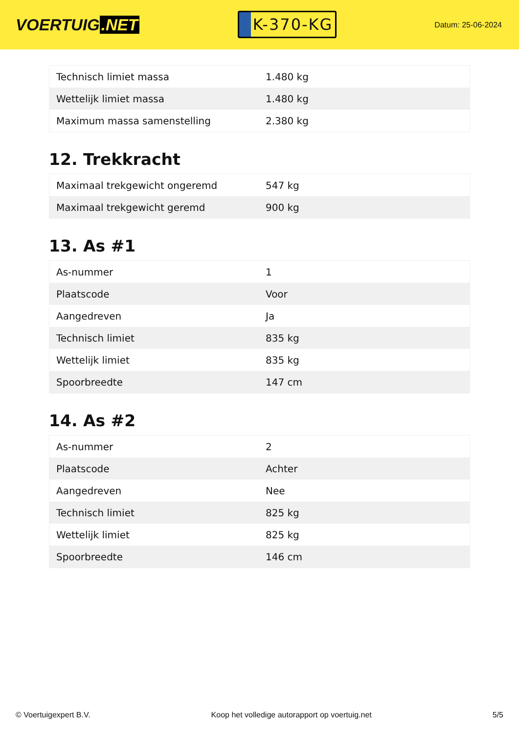VOERTUIG.NET
K-370-KG
Datum: 25-06-2024
| Technisch limiet massa | 1.480 kg |
| Wettelijk limiet massa | 1.480 kg |
| Maximum massa samenstelling | 2.380 kg |
12. Trekkracht
| Maximaal trekgewicht ongeremd | 547 kg |
| Maximaal trekgewicht geremd | 900 kg |
13. As #1
| As-nummer | 1 |
| Plaatscode | Voor |
| Aangedreven | Ja |
| Technisch limiet | 835 kg |
| Wettelijk limiet | 835 kg |
| Spoorbreedte | 147 cm |
14. As #2
| As-nummer | 2 |
| Plaatscode | Achter |
| Aangedreven | Nee |
| Technisch limiet | 825 kg |
| Wettelijk limiet | 825 kg |
| Spoorbreedte | 146 cm |
© Voertuigexpert B.V. Koop het volledige autorapport op voertuig.net 5/5